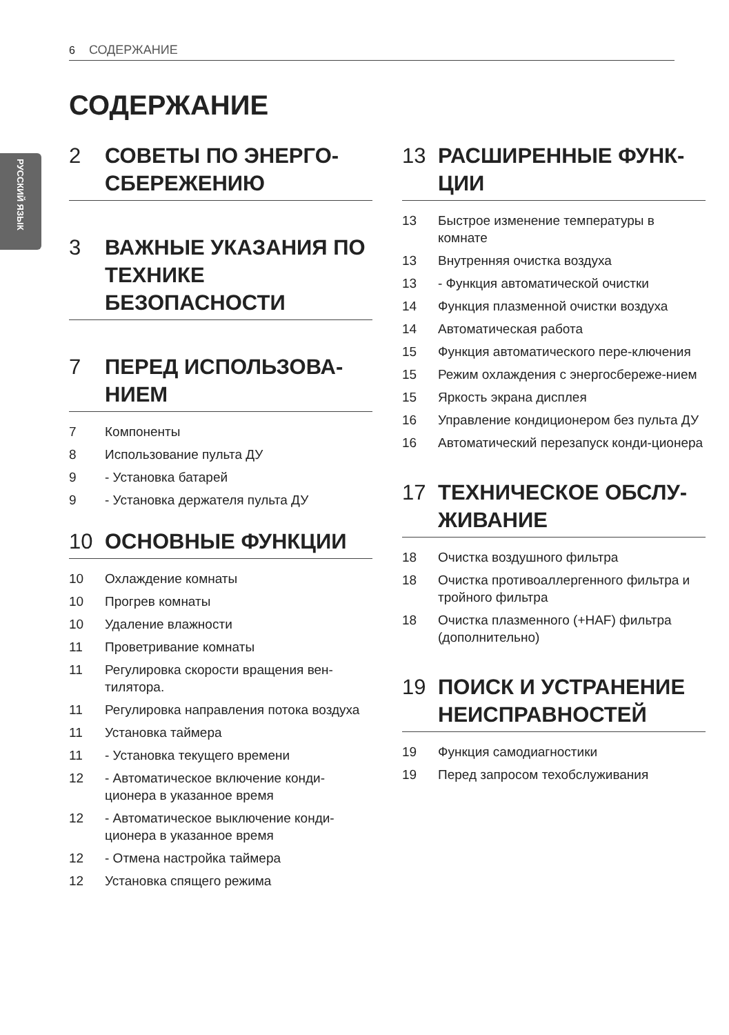РУССКИЙ ЯЗЫК
6 СОДЕРЖАНИЕ
СОДЕРЖАНИЕ
2 СОВЕТЫ ПО ЭНЕРГО-СБЕРЕЖЕНИЮ
3 ВАЖНЫЕ УКАЗАНИЯ ПО ТЕХНИКЕ БЕЗОПАСНОСТИ
7 ПЕРЕД ИСПОЛЬЗОВА-НИЕМ
7 Компоненты
8 Использование пульта ДУ
9 - Установка батарей
9 - Установка держателя пульта ДУ
10 ОСНОВНЫЕ ФУНКЦИИ
10 Охлаждение комнаты
10 Прогрев комнаты
10 Удаление влажности
11 Проветривание комнаты
11 Регулировка скорости вращения вен-тилятора.
11 Регулировка направления потока воздуха
11 Установка таймера
11 - Установка текущего времени
12 - Автоматическое включение конди-ционера в указанное время
12 - Автоматическое выключение конди-ционера в указанное время
12 - Отмена настройка таймера
12 Установка спящего режима
13 РАСШИРЕННЫЕ ФУНК-ЦИИ
13 Быстрое изменение температуры в комнате
13 Внутренняя очистка воздуха
13 - Функция автоматической очистки
14 Функция плазменной очистки воздуха
14 Автоматическая работа
15 Функция автоматического пере-ключения
15 Режим охлаждения с энергосбереже-нием
15 Яркость экрана дисплея
16 Управление кондиционером без пульта ДУ
16 Автоматический перезапуск конди-ционера
17 ТЕХНИЧЕСКОЕ ОБСЛУ-ЖИВАНИЕ
18 Очистка воздушного фильтра
18 Очистка противоаллергенного фильтра и тройного фильтра
18 Очистка плазменного (+HAF) фильтра (дополнительно)
19 ПОИСК И УСТРАНЕНИЕ НЕИСПРАВНОСТЕЙ
19 Функция самодиагностики
19 Перед запросом техобслуживания